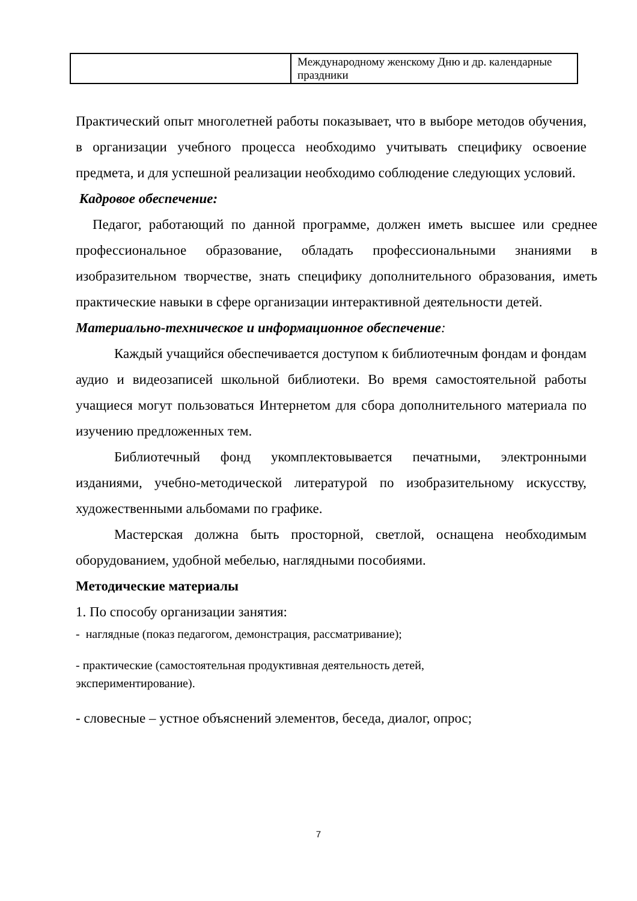| | Международному женскому Дню и др. календарные праздники |
Практический опыт многолетней работы показывает, что в выборе методов обучения, в организации учебного процесса необходимо учитывать специфику освоение предмета, и для успешной реализации необходимо соблюдение следующих условий.
Кадровое обеспечение:
Педагог, работающий по данной программе, должен иметь высшее или среднее профессиональное образование, обладать профессиональными знаниями в изобразительном творчестве, знать специфику дополнительного образования, иметь практические навыки в сфере организации интерактивной деятельности детей.
Материально-техническое и информационное обеспечение:
Каждый учащийся обеспечивается доступом к библиотечным фондам и фондам аудио и видеозаписей школьной библиотеки. Во время самостоятельной работы учащиеся могут пользоваться Интернетом для сбора дополнительного материала по изучению предложенных тем.
Библиотечный фонд укомплектовывается печатными, электронными изданиями, учебно-методической литературой по изобразительному искусству, художественными альбомами по графике.
Мастерская должна быть просторной, светлой, оснащена необходимым оборудованием, удобной мебелью, наглядными пособиями.
Методические материалы
1. По способу организации занятия:
- наглядные (показ педагогом, демонстрация, рассматривание);
- практические (самостоятельная продуктивная деятельность детей,
экспериментирование).
- словесные – устное объяснений элементов, беседа, диалог, опрос;
7